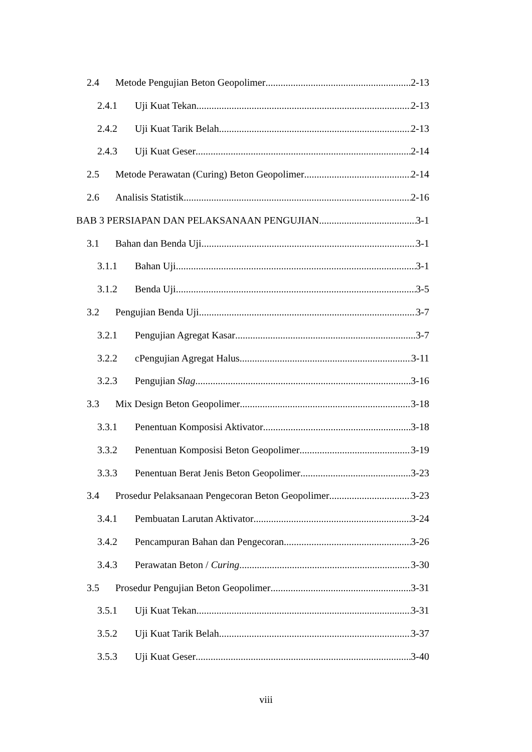2.4 Metode Pengujian Beton Geopolimer 2-13
2.4.1 Uji Kuat Tekan 2-13
2.4.2 Uji Kuat Tarik Belah 2-13
2.4.3 Uji Kuat Geser 2-14
2.5 Metode Perawatan (Curing) Beton Geopolimer 2-14
2.6 Analisis Statistik 2-16
BAB 3 PERSIAPAN DAN PELAKSANAAN PENGUJIAN 3-1
3.1 Bahan dan Benda Uji 3-1
3.1.1 Bahan Uji 3-1
3.1.2 Benda Uji 3-5
3.2 Pengujian Benda Uji 3-7
3.2.1 Pengujian Agregat Kasar 3-7
3.2.2 cPengujian Agregat Halus 3-11
3.2.3 Pengujian Slag 3-16
3.3 Mix Design Beton Geopolimer 3-18
3.3.1 Penentuan Komposisi Aktivator 3-18
3.3.2 Penentuan Komposisi Beton Geopolimer 3-19
3.3.3 Penentuan Berat Jenis Beton Geopolimer 3-23
3.4 Prosedur Pelaksanaan Pengecoran Beton Geopolimer 3-23
3.4.1 Pembuatan Larutan Aktivator 3-24
3.4.2 Pencampuran Bahan dan Pengecoran 3-26
3.4.3 Perawatan Beton / Curing 3-30
3.5 Prosedur Pengujian Beton Geopolimer 3-31
3.5.1 Uji Kuat Tekan 3-31
3.5.2 Uji Kuat Tarik Belah 3-37
3.5.3 Uji Kuat Geser 3-40
viii